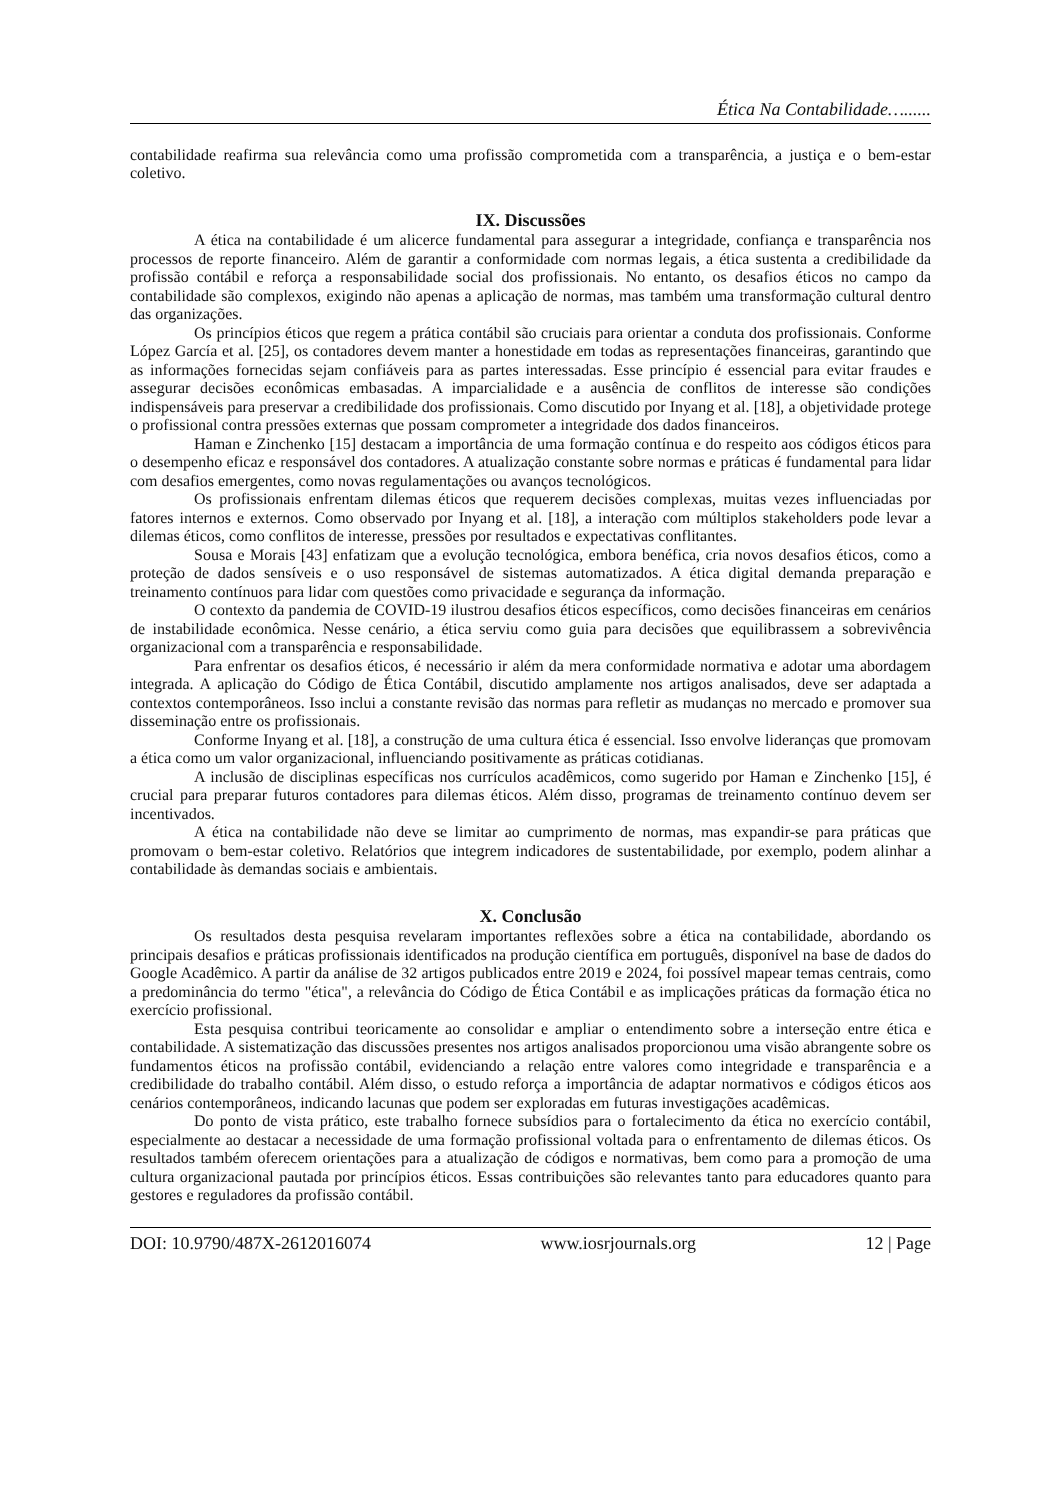Ética Na Contabilidade…......
contabilidade reafirma sua relevância como uma profissão comprometida com a transparência, a justiça e o bem-estar coletivo.
IX. Discussões
A ética na contabilidade é um alicerce fundamental para assegurar a integridade, confiança e transparência nos processos de reporte financeiro. Além de garantir a conformidade com normas legais, a ética sustenta a credibilidade da profissão contábil e reforça a responsabilidade social dos profissionais. No entanto, os desafios éticos no campo da contabilidade são complexos, exigindo não apenas a aplicação de normas, mas também uma transformação cultural dentro das organizações.
Os princípios éticos que regem a prática contábil são cruciais para orientar a conduta dos profissionais. Conforme López García et al. [25], os contadores devem manter a honestidade em todas as representações financeiras, garantindo que as informações fornecidas sejam confiáveis para as partes interessadas. Esse princípio é essencial para evitar fraudes e assegurar decisões econômicas embasadas. A imparcialidade e a ausência de conflitos de interesse são condições indispensáveis para preservar a credibilidade dos profissionais. Como discutido por Inyang et al. [18], a objetividade protege o profissional contra pressões externas que possam comprometer a integridade dos dados financeiros.
Haman e Zinchenko [15] destacam a importância de uma formação contínua e do respeito aos códigos éticos para o desempenho eficaz e responsável dos contadores. A atualização constante sobre normas e práticas é fundamental para lidar com desafios emergentes, como novas regulamentações ou avanços tecnológicos.
Os profissionais enfrentam dilemas éticos que requerem decisões complexas, muitas vezes influenciadas por fatores internos e externos. Como observado por Inyang et al. [18], a interação com múltiplos stakeholders pode levar a dilemas éticos, como conflitos de interesse, pressões por resultados e expectativas conflitantes.
Sousa e Morais [43] enfatizam que a evolução tecnológica, embora benéfica, cria novos desafios éticos, como a proteção de dados sensíveis e o uso responsável de sistemas automatizados. A ética digital demanda preparação e treinamento contínuos para lidar com questões como privacidade e segurança da informação.
O contexto da pandemia de COVID-19 ilustrou desafios éticos específicos, como decisões financeiras em cenários de instabilidade econômica. Nesse cenário, a ética serviu como guia para decisões que equilibrassem a sobrevivência organizacional com a transparência e responsabilidade.
Para enfrentar os desafios éticos, é necessário ir além da mera conformidade normativa e adotar uma abordagem integrada. A aplicação do Código de Ética Contábil, discutido amplamente nos artigos analisados, deve ser adaptada a contextos contemporâneos. Isso inclui a constante revisão das normas para refletir as mudanças no mercado e promover sua disseminação entre os profissionais.
Conforme Inyang et al. [18], a construção de uma cultura ética é essencial. Isso envolve lideranças que promovam a ética como um valor organizacional, influenciando positivamente as práticas cotidianas.
A inclusão de disciplinas específicas nos currículos acadêmicos, como sugerido por Haman e Zinchenko [15], é crucial para preparar futuros contadores para dilemas éticos. Além disso, programas de treinamento contínuo devem ser incentivados.
A ética na contabilidade não deve se limitar ao cumprimento de normas, mas expandir-se para práticas que promovam o bem-estar coletivo. Relatórios que integrem indicadores de sustentabilidade, por exemplo, podem alinhar a contabilidade às demandas sociais e ambientais.
X. Conclusão
Os resultados desta pesquisa revelaram importantes reflexões sobre a ética na contabilidade, abordando os principais desafios e práticas profissionais identificados na produção científica em português, disponível na base de dados do Google Acadêmico. A partir da análise de 32 artigos publicados entre 2019 e 2024, foi possível mapear temas centrais, como a predominância do termo "ética", a relevância do Código de Ética Contábil e as implicações práticas da formação ética no exercício profissional.
Esta pesquisa contribui teoricamente ao consolidar e ampliar o entendimento sobre a interseção entre ética e contabilidade. A sistematização das discussões presentes nos artigos analisados proporcionou uma visão abrangente sobre os fundamentos éticos na profissão contábil, evidenciando a relação entre valores como integridade e transparência e a credibilidade do trabalho contábil. Além disso, o estudo reforça a importância de adaptar normativos e códigos éticos aos cenários contemporâneos, indicando lacunas que podem ser exploradas em futuras investigações acadêmicas.
Do ponto de vista prático, este trabalho fornece subsídios para o fortalecimento da ética no exercício contábil, especialmente ao destacar a necessidade de uma formação profissional voltada para o enfrentamento de dilemas éticos. Os resultados também oferecem orientações para a atualização de códigos e normativas, bem como para a promoção de uma cultura organizacional pautada por princípios éticos. Essas contribuições são relevantes tanto para educadores quanto para gestores e reguladores da profissão contábil.
DOI: 10.9790/487X-2612016074 www.iosrjournals.org 12 | Page